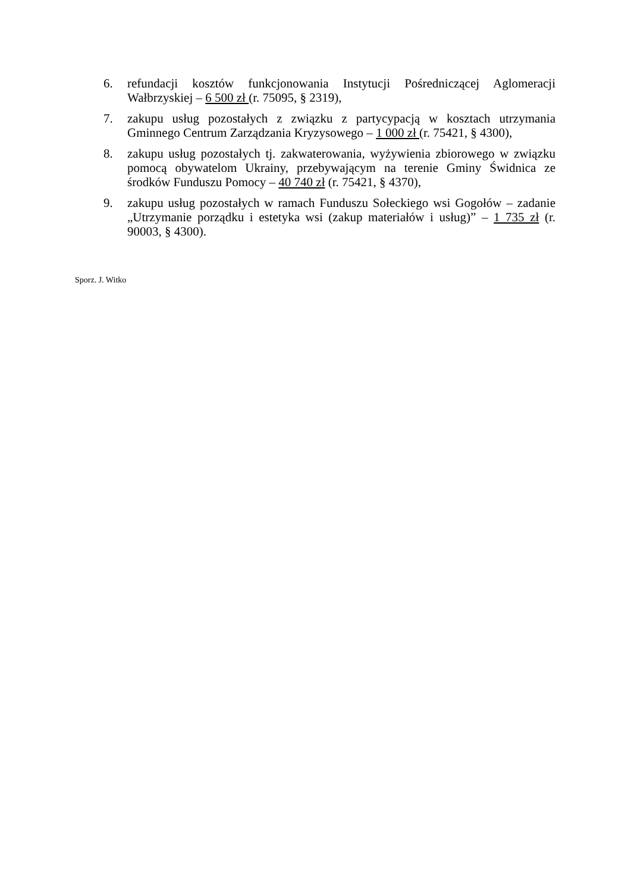6. refundacji kosztów funkcjonowania Instytucji Pośredniczącej Aglomeracji Wałbrzyskiej – 6 500 zł (r. 75095, § 2319),
7. zakupu usług pozostałych z związku z partycypacją w kosztach utrzymania Gminnego Centrum Zarządzania Kryzysowego – 1 000 zł (r. 75421, § 4300),
8. zakupu usług pozostałych tj. zakwaterowania, wyżywienia zbiorowego w związku pomocą obywatelom Ukrainy, przebywającym na terenie Gminy Świdnica ze środków Funduszu Pomocy – 40 740 zł (r. 75421, § 4370),
9. zakupu usług pozostałych w ramach Funduszu Sołeckiego wsi Gogołów – zadanie „Utrzymanie porządku i estetyka wsi (zakup materiałów i usług)” – 1 735 zł (r. 90003, § 4300).
Sporz. J. Witko